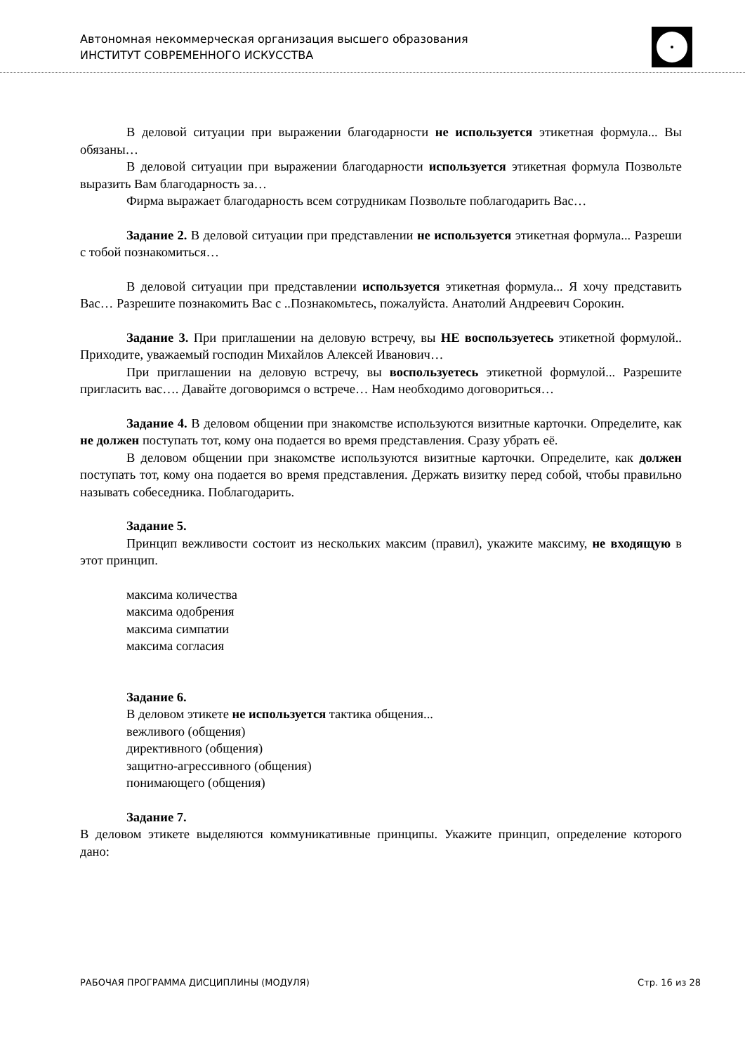Автономная некоммерческая организация высшего образования
ИНСТИТУТ СОВРЕМЕННОГО ИСКУССТВА
В деловой ситуации при выражении благодарности не используется этикетная формула... Вы обязаны…
В деловой ситуации при выражении благодарности используется этикетная формула Позвольте выразить Вам благодарность за…
Фирма выражает благодарность всем сотрудникам Позвольте поблагодарить Вас…
Задание 2. В деловой ситуации при представлении не используется этикетная формула... Разреши с тобой познакомиться…
В деловой ситуации при представлении используется этикетная формула... Я хочу представить Вас… Разрешите познакомить Вас с ..Познакомьтесь, пожалуйста. Анатолий Андреевич Сорокин.
Задание 3. При приглашении на деловую встречу, вы НЕ воспользуетесь этикетной формулой.. Приходите, уважаемый господин Михайлов Алексей Иванович…
При приглашении на деловую встречу, вы воспользуетесь этикетной формулой... Разрешите пригласить вас…. Давайте договоримся о встрече… Нам необходимо договориться…
Задание 4. В деловом общении при знакомстве используются визитные карточки. Определите, как не должен поступать тот, кому она подается во время представления. Сразу убрать её.
В деловом общении при знакомстве используются визитные карточки. Определите, как должен поступать тот, кому она подается во время представления. Держать визитку перед собой, чтобы правильно называть собеседника. Поблагодарить.
Задание 5.
Принцип вежливости состоит из нескольких максим (правил), укажите максиму, не входящую в этот принцип.
максима количества
максима одобрения
максима симпатии
максима согласия
Задание 6.
В деловом этикете не используется тактика общения...
вежливого (общения)
директивного (общения)
защитно-агрессивного (общения)
понимающего (общения)
Задание 7.
В деловом этикете выделяются коммуникативные принципы. Укажите принцип, определение которого дано:
РАБОЧАЯ ПРОГРАММА ДИСЦИПЛИНЫ (МОДУЛЯ) Стр. 16 из 28